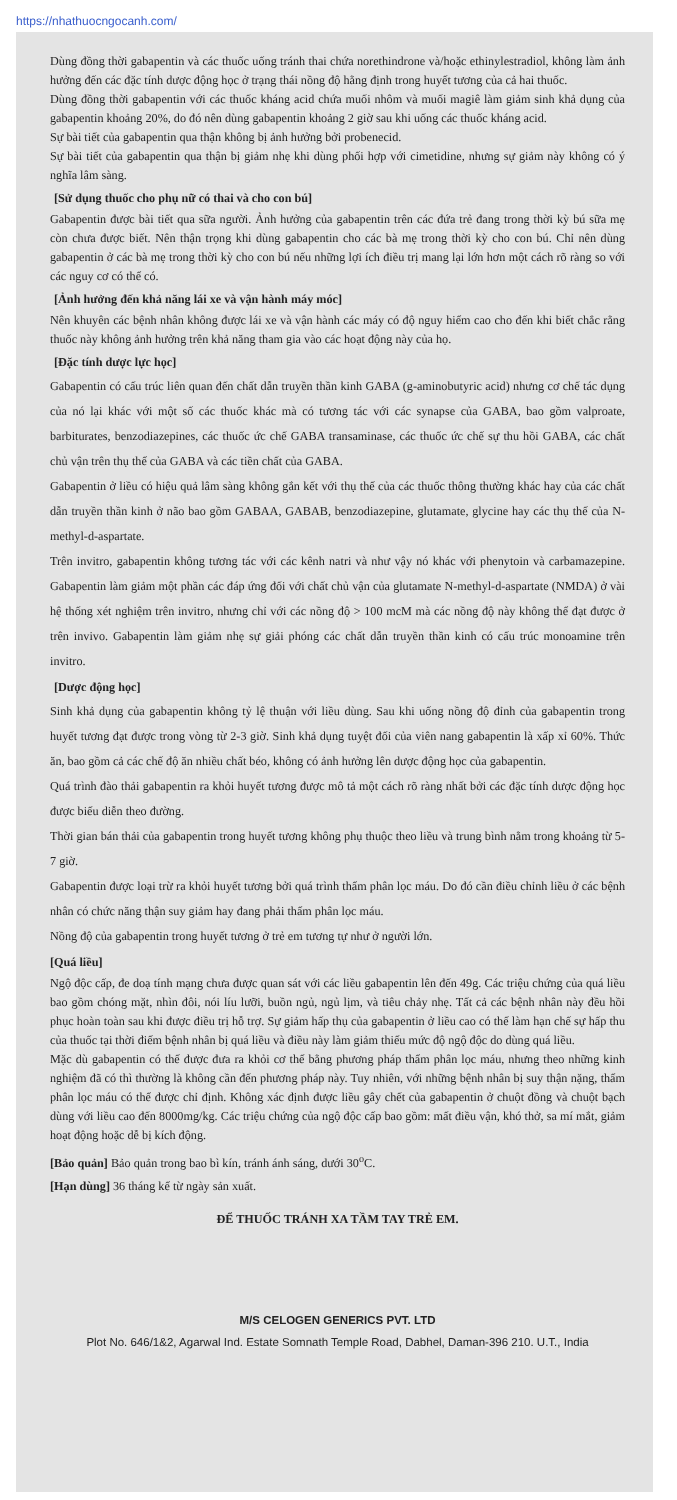https://nhathuocngocanh.com/
Dùng đồng thời gabapentin và các thuốc uống tránh thai chứa norethindrone và/hoặc ethinylestradiol, không làm ảnh hưởng đến các đặc tính dược động học ở trạng thái nồng độ hằng định trong huyết tương của cả hai thuốc.
Dùng đồng thời gabapentin với các thuốc kháng acid chứa muối nhôm và muối magiê làm giảm sinh khả dụng của gabapentin khoảng 20%, do đó nên dùng gabapentin khoảng 2 giờ sau khi uống các thuốc kháng acid.
Sự bài tiết của gabapentin qua thận không bị ảnh hưởng bởi probenecid.
Sự bài tiết của gabapentin qua thận bị giảm nhẹ khi dùng phối hợp với cimetidine, nhưng sự giảm này không có ý nghĩa lâm sàng.
[Sử dụng thuốc cho phụ nữ có thai và cho con bú]
Gabapentin được bài tiết qua sữa người. Ảnh hưởng của gabapentin trên các đứa trẻ đang trong thời kỳ bú sữa mẹ còn chưa được biết. Nên thận trọng khi dùng gabapentin cho các bà mẹ trong thời kỳ cho con bú. Chỉ nên dùng gabapentin ở các bà mẹ trong thời kỳ cho con bú nếu những lợi ích điều trị mang lại lớn hơn một cách rõ ràng so với các nguy cơ có thể có.
[Ảnh hưởng đến khả năng lái xe và vận hành máy móc]
Nên khuyên các bệnh nhân không được lái xe và vận hành các máy có độ nguy hiểm cao cho đến khi biết chắc rằng thuốc này không ảnh hưởng trên khả năng tham gia vào các hoạt động này của họ.
[Đặc tính dược lực học]
Gabapentin có cấu trúc liên quan đến chất dẫn truyền thần kinh GABA (g-aminobutyric acid) nhưng cơ chế tác dụng của nó lại khác với một số các thuốc khác mà có tương tác với các synapse của GABA, bao gồm valproate, barbiturates, benzodiazepines, các thuốc ức chế GABA transaminase, các thuốc ức chế sự thu hồi GABA, các chất chủ vận trên thụ thể của GABA và các tiền chất của GABA.
Gabapentin ở liều có hiệu quả lâm sàng không gắn kết với thụ thể của các thuốc thông thường khác hay của các chất dẫn truyền thần kinh ở não bao gồm GABAA, GABAB, benzodiazepine, glutamate, glycine hay các thụ thể của N-methyl-d-aspartate.
Trên invitro, gabapentin không tương tác với các kênh natri và như vậy nó khác với phenytoin và carbamazepine. Gabapentin làm giảm một phần các đáp ứng đối với chất chủ vận của glutamate N-methyl-d-aspartate (NMDA) ở vài hệ thống xét nghiệm trên invitro, nhưng chỉ với các nồng độ > 100 mcM mà các nồng độ này không thể đạt được ở trên invivo. Gabapentin làm giảm nhẹ sự giải phóng các chất dẫn truyền thần kinh có cấu trúc monoamine trên invitro.
[Dược động học]
Sinh khả dụng của gabapentin không tỷ lệ thuận với liều dùng. Sau khi uống nồng độ đỉnh của gabapentin trong huyết tương đạt được trong vòng từ 2-3 giờ. Sinh khả dụng tuyệt đối của viên nang gabapentin là xấp xỉ 60%. Thức ăn, bao gồm cả các chế độ ăn nhiều chất béo, không có ảnh hưởng lên dược động học của gabapentin.
Quá trình đào thải gabapentin ra khỏi huyết tương được mô tả một cách rõ ràng nhất bởi các đặc tính dược động học được biểu diễn theo đường.
Thời gian bán thải của gabapentin trong huyết tương không phụ thuộc theo liều và trung bình nằm trong khoảng từ 5-7 giờ.
Gabapentin được loại trừ ra khỏi huyết tương bởi quá trình thẩm phân lọc máu. Do đó cần điều chỉnh liều ở các bệnh nhân có chức năng thận suy giảm hay đang phải thẩm phân lọc máu.
Nồng độ của gabapentin trong huyết tương ở trẻ em tương tự như ở người lớn.
[Quá liều]
Ngộ độc cấp, đe doạ tính mạng chưa được quan sát với các liều gabapentin lên đến 49g. Các triệu chứng của quá liều bao gồm chóng mặt, nhìn đôi, nói líu lưỡi, buồn ngủ, ngủ lịm, và tiêu chảy nhẹ. Tất cả các bệnh nhân này đều hồi phục hoàn toàn sau khi được điều trị hỗ trợ. Sự giảm hấp thụ của gabapentin ở liều cao có thể làm hạn chế sự hấp thu của thuốc tại thời điểm bệnh nhân bị quá liều và điều này làm giảm thiểu mức độ ngộ độc do dùng quá liều.
Mặc dù gabapentin có thể được đưa ra khỏi cơ thể bằng phương pháp thẩm phân lọc máu, nhưng theo những kinh nghiệm đã có thì thường là không cần đến phương pháp này. Tuy nhiên, với những bệnh nhân bị suy thận nặng, thẩm phân lọc máu có thể được chỉ định. Không xác định được liều gây chết của gabapentin ở chuột đồng và chuột bạch dùng với liều cao đến 8000mg/kg. Các triệu chứng của ngộ độc cấp bao gồm: mất điều vận, khó thở, sa mí mắt, giảm hoạt động hoặc dễ bị kích động.
[Bảo quản] Bảo quản trong bao bì kín, tránh ánh sáng, dưới 30<sup>o</sup>C.
[Hạn dùng] 36 tháng kể từ ngày sản xuất.
ĐỂ THUỐC TRÁNH XA TẦM TAY TRẺ EM.
M/S CELOGEN GENERICS PVT. LTD
Plot No. 646/1&2, Agarwal Ind. Estate Somnath Temple Road, Dabhel, Daman-396 210. U.T., India